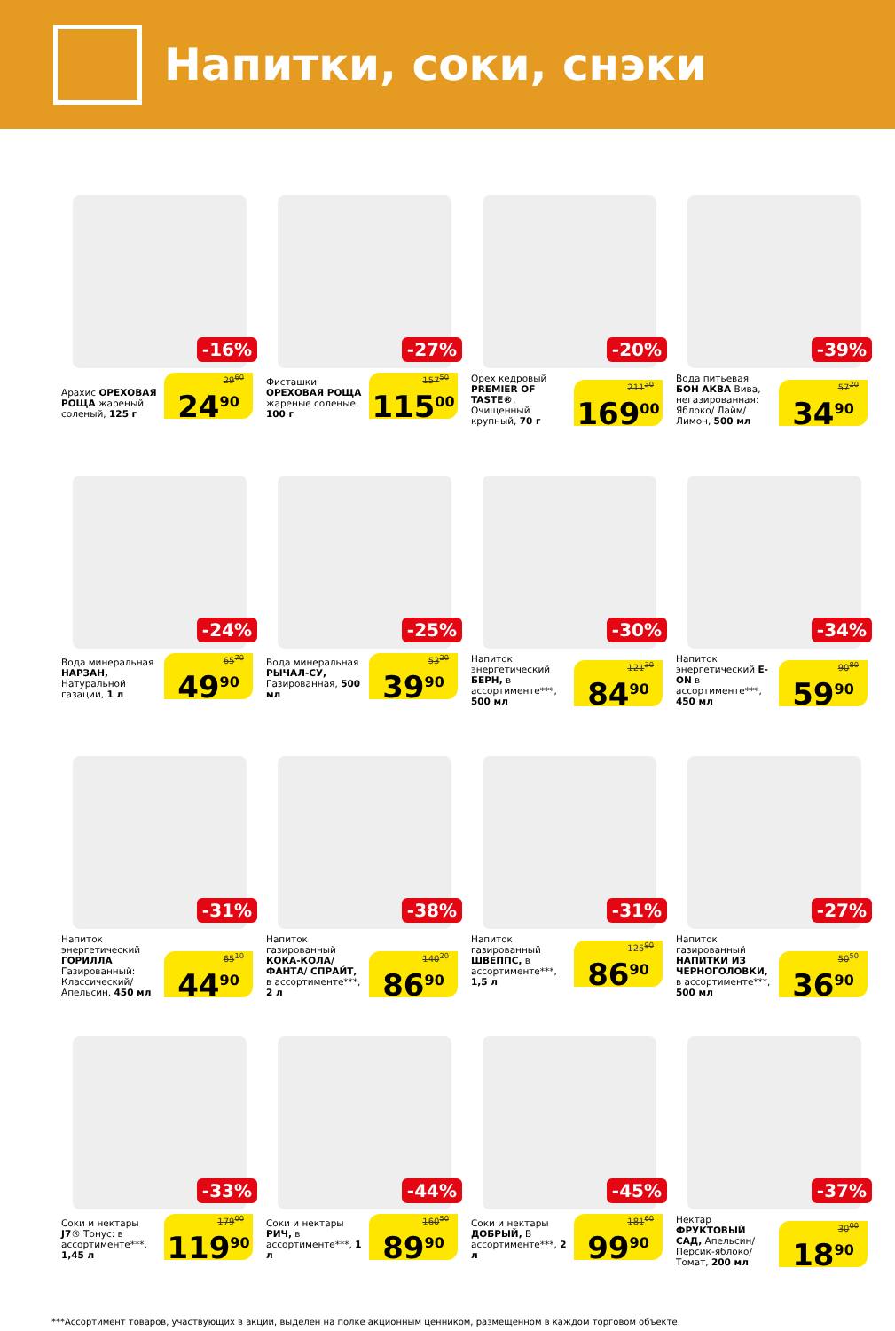Напитки, соки, снэки
-16%
Арахис ОРЕХОВАЯ РОЩА жареный соленый, 125 г
29<sup>60</sup>
24<sup>90</sup>
-27%
Фисташки ОРЕХОВАЯ РОЩА жареные соленые, 100 г
157<sup>50</sup>
115<sup>00</sup>
-20%
Орех кедровый PREMIER OF TASTE®, Очищенный крупный, 70 г
211<sup>30</sup>
169<sup>00</sup>
-39%
Вода питьевая БОН АКВА Вива, негазированная: Яблоко/ Лайм/ Лимон, 500 мл
57<sup>20</sup>
34<sup>90</sup>
-24%
Вода минеральная НАРЗАН, Натуральной газации, 1 л
65<sup>70</sup>
49<sup>90</sup>
-25%
Вода минеральная РЫЧАЛ-СУ, Газированная, 500 мл
53<sup>20</sup>
39<sup>90</sup>
-30%
Напиток энергетический БЕРН, в ассортименте***, 500 мл
121<sup>30</sup>
84<sup>90</sup>
-34%
Напиток энергетический E-ON в ассортименте***, 450 мл
90<sup>80</sup>
59<sup>90</sup>
-31%
Напиток энергетический ГОРИЛЛА Газированный: Классический/ Апельсин, 450 мл
65<sup>10</sup>
44<sup>90</sup>
-38%
Напиток газированный КОКА-КОЛА/ ФАНТА/ СПРАЙТ, в ассортименте***, 2 л
140<sup>20</sup>
86<sup>90</sup>
-31%
Напиток газированный ШВЕППС, в ассортименте***, 1,5 л
125<sup>90</sup>
86<sup>90</sup>
-27%
Напиток газированный НАПИТКИ ИЗ ЧЕРНОГОЛОВКИ, в ассортименте***, 500 мл
50<sup>50</sup>
36<sup>90</sup>
-33%
Соки и нектары J7® Тонус: в ассортименте***, 1,45 л
179<sup>00</sup>
119<sup>90</sup>
-44%
Соки и нектары РИЧ, в ассортименте***, 1 л
160<sup>50</sup>
89<sup>90</sup>
-45%
Соки и нектары ДОБРЫЙ, В ассортименте***, 2 л
181<sup>60</sup>
99<sup>90</sup>
-37%
Нектар ФРУКТОВЫЙ САД, Апельсин/ Персик-яблоко/ Томат, 200 мл
30<sup>00</sup>
18<sup>90</sup>
***Ассортимент товаров, участвующих в акции, выделен на полке акционным ценником, размещенном в каждом торговом объекте.